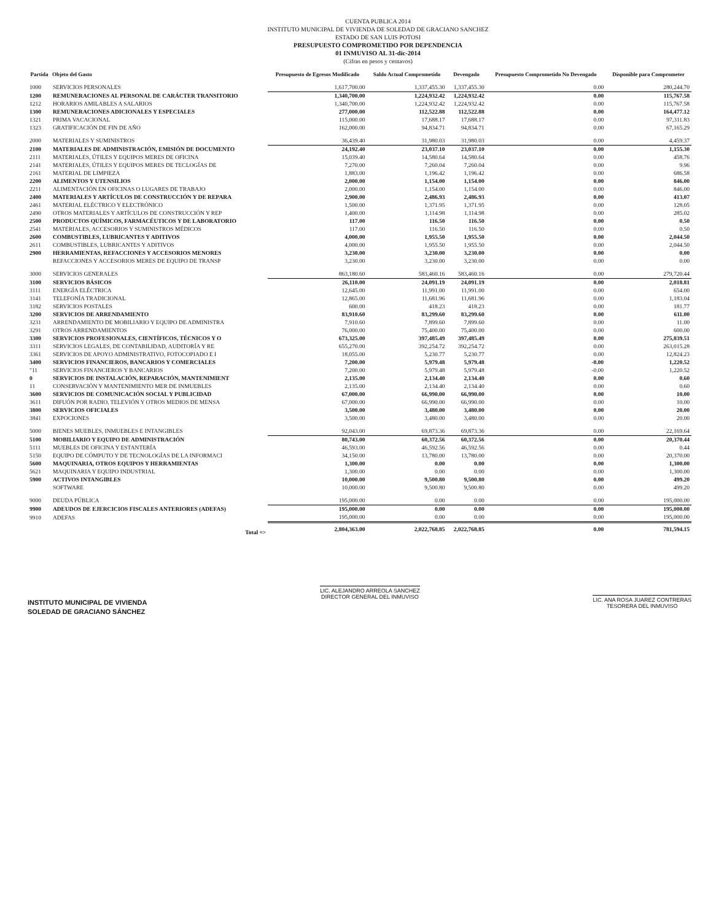CUENTA PUBLICA 2014
INSTITUTO MUNICIPAL DE VIVIENDA DE SOLEDAD DE GRACIANO SANCHEZ
ESTADO DE SAN LUIS POTOSI
PRESUPUESTO COMPROMETIDO POR DEPENDENCIA
01 INMUVISO AL 31-dic-2014
(Cifras en pesos y centavos)
| Partida | Objeto del Gasto | Presupuesto de Egresos Modificado | Saldo Actual Comprometido | Devengado | Presupuesto Comprometido No Devengado | Disponible para Comprometer |
| --- | --- | --- | --- | --- | --- | --- |
| 1000 | SERVICIOS PERSONALES | 1,617,700.00 | 1,337,455.30 | 1,337,455.30 | 0.00 | 280,244.70 |
| 1200 | REMUNERACIONES AL PERSONAL DE CARÁCTER TRANSITORIO | 1,340,700.00 | 1,224,932.42 | 1,224,932.42 | 0.00 | 115,767.58 |
| 1212 | HORARIOS AMILABLES A SALARIOS | 1,340,700.00 | 1,224,932.42 | 1,224,932.42 | 0.00 | 115,767.58 |
| 1300 | REMUNERACIONES ADICIONALES Y ESPECIALES | 277,000.00 | 112,522.88 | 112,522.88 | 0.00 | 164,477.12 |
| 1321 | PRIMA VACACIONAL | 115,000.00 | 17,688.17 | 17,688.17 | 0.00 | 97,311.83 |
| 1323 | GRATIFICACIÓN DE FIN DE AÑO | 162,000.00 | 94,834.71 | 94,834.71 | 0.00 | 67,165.29 |
| 2000 | MATERIALES Y SUMINISTROS | 36,439.40 | 31,980.03 | 31,980.03 | 0.00 | 4,459.37 |
| 2100 | MATERIALES DE ADMINISTRACIÓN, EMISIÓN DE DOCUMENTO | 24,192.40 | 23,037.10 | 23,037.10 | 0.00 | 1,155.30 |
| 2111 | MATERIALES, ÚTILES Y EQUIPOS MERES DE OFICINA | 15,039.40 | 14,580.64 | 14,580.64 | 0.00 | 458.76 |
| 2141 | MATERIALES, ÚTILES Y EQUIPOS MERES DE TECLOGÍAS DE | 7,270.00 | 7,260.04 | 7,260.04 | 0.00 | 9.96 |
| 2161 | MATERIAL DE LIMPIEZA | 1,883.00 | 1,196.42 | 1,196.42 | 0.00 | 686.58 |
| 2200 | ALIMENTOS Y UTENSILIOS | 2,000.00 | 1,154.00 | 1,154.00 | 0.00 | 846.00 |
| 2211 | ALIMENTACIÓN EN OFICINAS O LUGARES DE TRABAJO | 2,000.00 | 1,154.00 | 1,154.00 | 0.00 | 846.00 |
| 2400 | MATERIALES Y ARTÍCULOS DE CONSTRUCCIÓN Y DE REPARA | 2,900.00 | 2,486.93 | 2,486.93 | 0.00 | 413.07 |
| 2461 | MATERIAL ELÉCTRICO Y ELECTRÓNICO | 1,500.00 | 1,371.95 | 1,371.95 | 0.00 | 128.05 |
| 2490 | OTROS MATERIALES Y ARTÍCULOS DE CONSTRUCCIÓN Y REP | 1,400.00 | 1,114.98 | 1,114.98 | 0.00 | 285.02 |
| 2500 | PRODUCTOS QUÍMICOS, FARMACÉUTICOS Y DE LABORATORIO | 117.00 | 116.50 | 116.50 | 0.00 | 0.50 |
| 2541 | MATERIALES, ACCESORIOS Y SUMINISTROS MÉDICOS | 117.00 | 116.50 | 116.50 | 0.00 | 0.50 |
| 2600 | COMBUSTIBLES, LUBRICANTES Y ADITIVOS | 4,000.00 | 1,955.50 | 1,955.50 | 0.00 | 2,044.50 |
| 2611 | COMBUSTIBLES, LUBRICANTES Y ADITIVOS | 4,000.00 | 1,955.50 | 1,955.50 | 0.00 | 2,044.50 |
| 2900 | HERRAMIENTAS, REFACCIONES Y ACCESORIOS MENORES | 3,230.00 | 3,230.00 | 3,230.00 | 0.00 | 0.00 |
| | REFACCIONES Y ACCESORIOS MERES DE EQUIPO DE TRANSP | 3,230.00 | 3,230.00 | 3,230.00 | 0.00 | 0.00 |
| 3000 | SERVICIOS GENERALES | 863,180.60 | 583,460.16 | 583,460.16 | 0.00 | 279,720.44 |
| 3100 | SERVICIOS BÁSICOS | 26,110.00 | 24,091.19 | 24,091.19 | 0.00 | 2,018.81 |
| 3111 | ENERGÍA ELÉCTRICA | 12,645.00 | 11,991.00 | 11,991.00 | 0.00 | 654.00 |
| 3141 | TELEFONÍA TRADICIONAL | 12,865.00 | 11,681.96 | 11,681.96 | 0.00 | 1,183.04 |
| 3182 | SERVICIOS POSTALES | 600.00 | 418.23 | 418.23 | 0.00 | 181.77 |
| 3200 | SERVICIOS DE ARRENDAMIENTO | 83,910.60 | 83,299.60 | 83,299.60 | 0.00 | 611.00 |
| 3231 | ARRENDAMIENTO DE MOBILIARIO Y EQUIPO DE ADMINISTRA | 7,910.60 | 7,899.60 | 7,899.60 | 0.00 | 11.00 |
| 3291 | OTROS ARRENDAMIENTOS | 76,000.00 | 75,400.00 | 75,400.00 | 0.00 | 600.00 |
| 3300 | SERVICIOS PROFESIONALES, CIENTÍFICOS, TÉCNICOS Y O | 673,325.00 | 397,485.49 | 397,485.49 | 0.00 | 275,839.51 |
| 3311 | SERVICIOS LEGALES, DE CONTABILIDAD, AUDITORÍA Y RE | 655,270.00 | 392,254.72 | 392,254.72 | 0.00 | 263,015.28 |
| 3361 | SERVICIOS DE APOYO ADMINISTRATIVO, FOTOCOPIADO E I | 18,055.00 | 5,230.77 | 5,230.77 | 0.00 | 12,824.23 |
| 3400 | SERVICIOS FINANCIEROS, BANCARIOS Y COMERCIALES | 7,200.00 | 5,979.48 | 5,979.48 | -0.00 | 1,220.52 |
| "11 | SERVICIOS FINANCIEROS Y BANCARIOS | 7,200.00 | 5,979.48 | 5,979.48 | -0.00 | 1,220.52 |
| 0 | SERVICIOS DE INSTALACIÓN, REPARACIÓN, MANTENIMIENT | 2,135.00 | 2,134.40 | 2,134.40 | 0.00 | 0.60 |
| 11 | CONSERVACIÓN Y MANTENIMIENTO MER DE INMUEBLES | 2,135.00 | 2,134.40 | 2,134.40 | 0.00 | 0.60 |
| 3600 | SERVICIOS DE COMUNICACIÓN SOCIAL Y PUBLICIDAD | 67,000.00 | 66,990.00 | 66,990.00 | 0.00 | 10.00 |
| 3611 | DIFUÓN POR RADIO, TELEVIÓN Y OTROS MEDIOS DE MENSA | 67,000.00 | 66,990.00 | 66,990.00 | 0.00 | 10.00 |
| 3800 | SERVICIOS OFICIALES | 3,500.00 | 3,480.00 | 3,480.00 | 0.00 | 20.00 |
| 3841 | EXPOCIONES | 3,500.00 | 3,480.00 | 3,480.00 | 0.00 | 20.00 |
| 5000 | BIENES MUEBLES, INMUEBLES E INTANGIBLES | 92,043.00 | 69,873.36 | 69,873.36 | 0.00 | 22,169.64 |
| 5100 | MOBILIARIO Y EQUIPO DE ADMINISTRACIÓN | 80,743.00 | 60,372.56 | 60,372.56 | 0.00 | 20,370.44 |
| 5111 | MUEBLES DE OFICINA Y ESTANTERÍA | 46,593.00 | 46,592.56 | 46,592.56 | 0.00 | 0.44 |
| 5150 | EQUIPO DE CÓMPUTO Y DE TECNOLOGÍAS DE LA INFORMACI | 34,150.00 | 13,780.00 | 13,780.00 | 0.00 | 20,370.00 |
| 5600 | MAQUINARIA, OTROS EQUIPOS Y HERRAMIENTAS | 1,300.00 | 0.00 | 0.00 | 0.00 | 1,300.00 |
| 5621 | MAQUINARIA Y EQUIPO INDUSTRIAL | 1,300.00 | 0.00 | 0.00 | 0.00 | 1,300.00 |
| 5900 | ACTIVOS INTANGIBLES | 10,000.00 | 9,500.80 | 9,500.80 | 0.00 | 499.20 |
| | SOFTWARE | 10,000.00 | 9,500.80 | 9,500.80 | 0.00 | 499.20 |
| 9000 | DEUDA PÚBLICA | 195,000.00 | 0.00 | 0.00 | 0.00 | 195,000.00 |
| 9900 | ADEUDOS DE EJERCICIOS FISCALES ANTERIORES (ADEFAS) | 195,000.00 | 0.00 | 0.00 | 0.00 | 195,000.00 |
| 9910 | ADEFAS | 195,000.00 | 0.00 | 0.00 | 0.00 | 195,000.00 |
| | Total => | 2,804,363.00 | 2,022,768.85 | 2,022,768.85 | 0.00 | 781,594.15 |
INSTITUTO MUNICIPAL DE VIVIENDA
SOLEDAD DE GRACIANO SÁNCHEZ
LIC. ALEJANDRO ARREOLA SANCHEZ
DIRECTOR GENERAL DEL INMUVISO
LIC. ANA ROSA JUAREZ CONTRERAS
TESORERA DEL INMUVISO